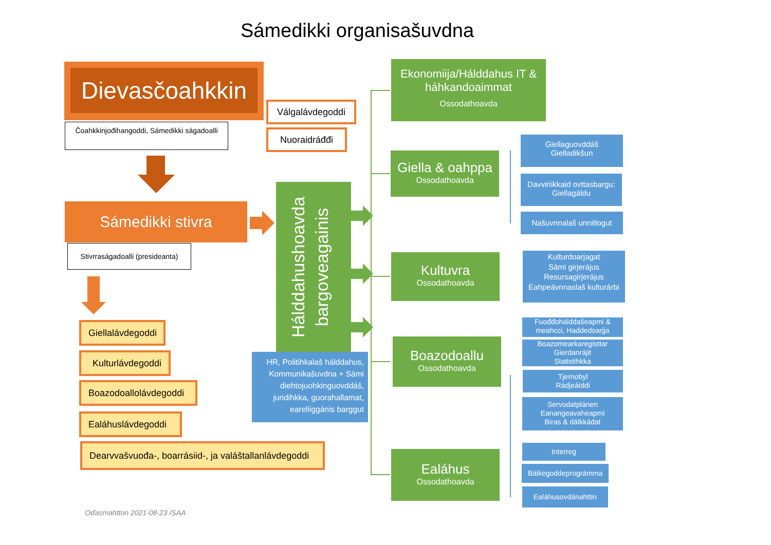Sámedikki organisašuvdna
Dievasčoahkkin
Čoahkkinjođihangoddi, Sámedikki ságadoalli
Válgalávdegoddi
Nuoraidráđđi
Sámedikki stivra
Stivrraságadoalli (presideanta)
Giellalávdegoddi
Kulturlávdegoddi
Boazodoallolávdegoddi
Ealáhuslávdegoddi
Dearvvašvuođa-, boarrásiid-, ja valáštallanlávdegoddi
Hálddahushoavda bargoveagainis
HR, Politihkalaš hálddahus, Kommunikašuvdna + Sámi diehtojuohkinguovddáš, juridihkka, guorahallamat, eareliiggánis barggut
Ekonomiija/Hálddahus IT & háhkandoaimmat
Ossodathoavda
Giella & oahppa
Ossodathoavda
Kultuvra
Ossodathoavda
Boazodoallu
Ossodathoavda
Ealáhus
Ossodathoavda
Giellaguovddáš
Gielladikšun
Davviriikkaid ovttasbargu:
Giellagáldu
Našuvnnalaš unnitlogut
Kulturdoarjagat
Sámi girjerájus
Resursagirjerájus
Eahpeávnnaslaš kulturárbi
Fuođđohálddašeapmi &
meahcci, Haddedoarjja
Boazomearkaregisttar
Gierdanrájit
Statistihkka
Tjernobyl
Rádjeáiddi
Servodatplánen
Eanangeavaheapmi
Biras & dálkkádat
Interreg
Báikegoddeprográmma
Ealáhusovdánahttin
Oďasmahtton 2021-08-23 /SAA